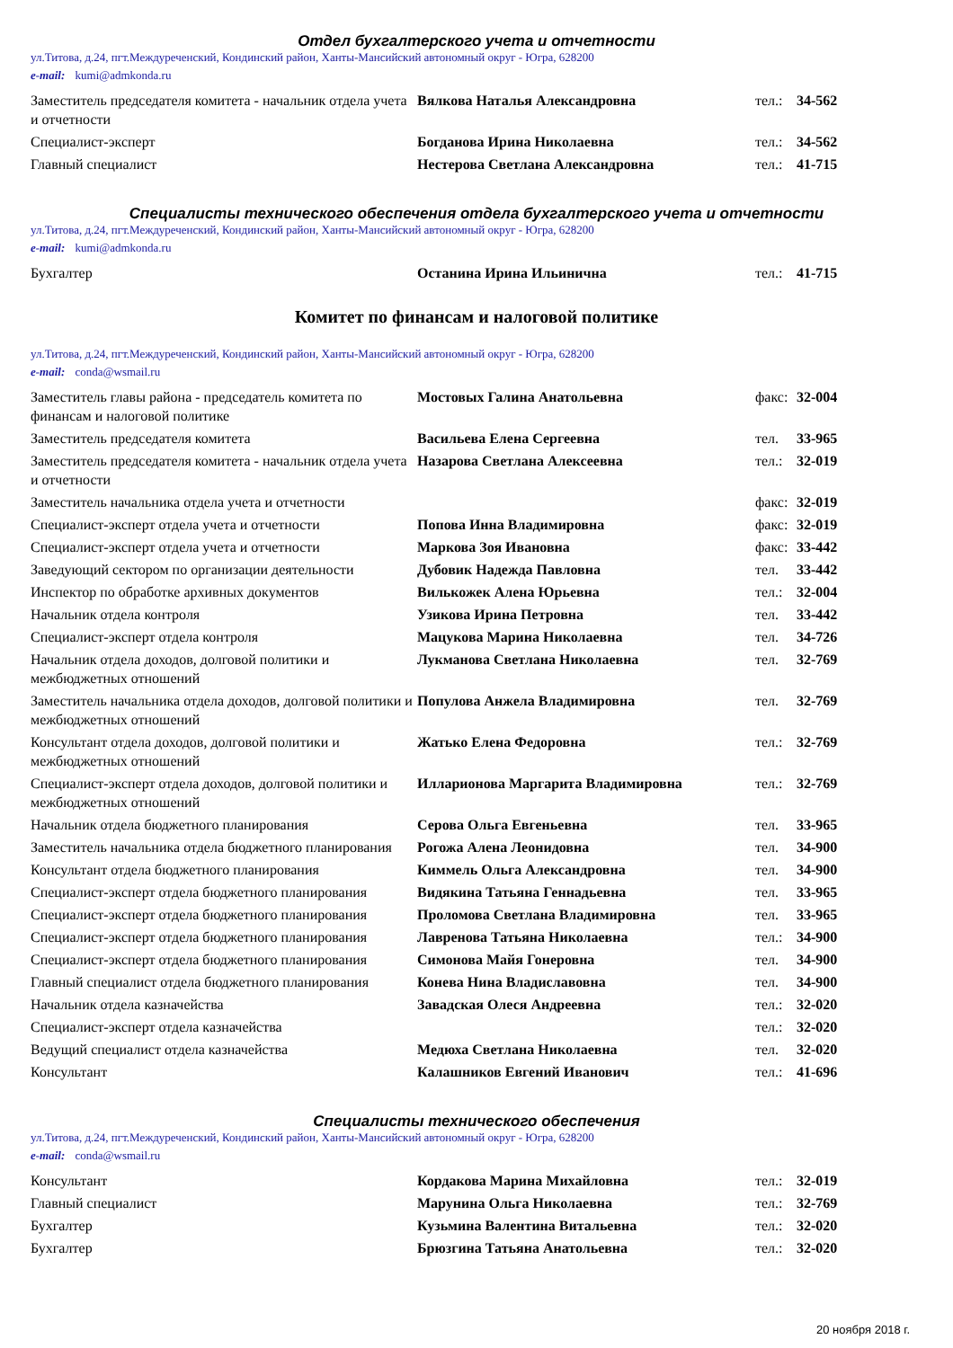Отдел бухгалтерского учета и отчетности
ул.Титова, д.24, пгт.Междуреченский, Кондинский район, Ханты-Мансийский автономный округ - Югра, 628200
e-mail: kumi@admkonda.ru
| Заместитель председателя комитета - начальник отдела учета и отчетности | Вялкова Наталья Александровна | тел.: | 34-562 |
| Специалист-эксперт | Богданова Ирина Николаевна | тел.: | 34-562 |
| Главный специалист | Нестерова Светлана Александровна | тел.: | 41-715 |
Специалисты технического обеспечения отдела бухгалтерского учета и отчетности
ул.Титова, д.24, пгт.Междуреченский, Кондинский район, Ханты-Мансийский автономный округ - Югра, 628200
e-mail: kumi@admkonda.ru
| Бухгалтер | Останина Ирина Ильинична | тел.: | 41-715 |
Комитет по финансам и налоговой политике
ул.Титова, д.24, пгт.Междуреченский, Кондинский район, Ханты-Мансийский автономный округ - Югра, 628200
e-mail: conda@wsmail.ru
| Заместитель главы района - председатель комитета по финансам и налоговой политике | Мостовых Галина Анатольевна | факс: | 32-004 |
| Заместитель председателя комитета | Васильева Елена Сергеевна | тел. | 33-965 |
| Заместитель председателя комитета - начальник отдела учета и отчетности | Назарова Светлана Алексеевна | тел.: | 32-019 |
| Заместитель начальника отдела учета и отчетности | | факс: | 32-019 |
| Специалист-эксперт отдела учета и отчетности | Попова Инна Владимировна | факс: | 32-019 |
| Специалист-эксперт отдела учета и отчетности | Маркова Зоя Ивановна | факс: | 33-442 |
| Заведующий сектором по организации деятельности | Дубовик Надежда Павловна | тел. | 33-442 |
| Инспектор по обработке архивных документов | Вилькожек Алена Юрьевна | тел.: | 32-004 |
| Начальник отдела контроля | Узикова Ирина Петровна | тел. | 33-442 |
| Специалист-эксперт отдела контроля | Мацукова Марина Николаевна | тел. | 34-726 |
| Начальник отдела доходов, долговой политики и межбюджетных отношений | Лукманова Светлана Николаевна | тел. | 32-769 |
| Заместитель начальника отдела доходов, долговой политики и межбюджетных отношений | Популова Анжела Владимировна | тел. | 32-769 |
| Консультант отдела доходов, долговой политики и межбюджетных отношений | Жатько Елена Федоровна | тел.: | 32-769 |
| Специалист-эксперт отдела доходов, долговой политики и межбюджетных отношений | Илларионова Маргарита Владимировна | тел.: | 32-769 |
| Начальник отдела бюджетного планирования | Серова Ольга Евгеньевна | тел. | 33-965 |
| Заместитель начальника отдела бюджетного планирования | Рогожа Алена Леонидовна | тел. | 34-900 |
| Консультант отдела бюджетного планирования | Киммель Ольга Александровна | тел. | 34-900 |
| Специалист-эксперт отдела бюджетного планирования | Видякина Татьяна Геннадьевна | тел. | 33-965 |
| Специалист-эксперт отдела бюджетного планирования | Проломова Светлана Владимировна | тел. | 33-965 |
| Специалист-эксперт отдела бюджетного планирования | Лавренова Татьяна Николаевна | тел.: | 34-900 |
| Специалист-эксперт отдела бюджетного планирования | Симонова Майя Гонеровна | тел. | 34-900 |
| Главный специалист отдела бюджетного планирования | Конева Нина Владиславовна | тел. | 34-900 |
| Начальник отдела казначейства | Завадская Олеся Андреевна | тел.: | 32-020 |
| Специалист-эксперт отдела казначейства | | тел.: | 32-020 |
| Ведущий специалист отдела казначейства | Медюха Светлана Николаевна | тел. | 32-020 |
| Консультант | Калашников Евгений Иванович | тел.: | 41-696 |
Специалисты технического обеспечения
ул.Титова, д.24, пгт.Междуреченский, Кондинский район, Ханты-Мансийский автономный округ - Югра, 628200
e-mail: conda@wsmail.ru
| Консультант | Кордакова Марина Михайловна | тел.: | 32-019 |
| Главный специалист | Марунина Ольга Николаевна | тел.: | 32-769 |
| Бухгалтер | Кузьмина Валентина Витальевна | тел.: | 32-020 |
| Бухгалтер | Брюзгина Татьяна Анатольевна | тел.: | 32-020 |
20 ноября 2018 г.